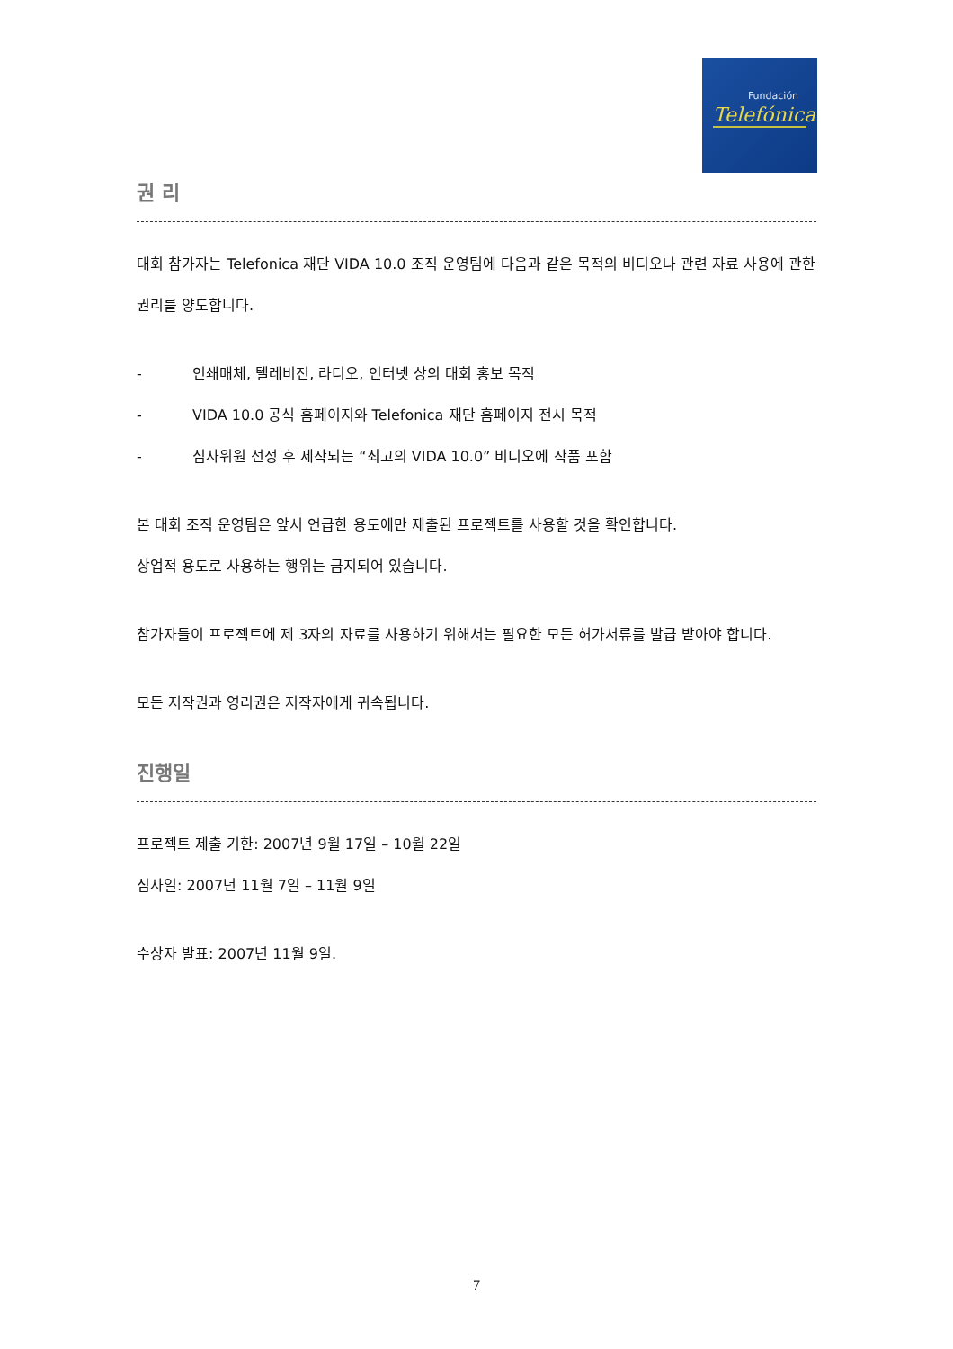Fundación
Telefónica
권 리
대회 참가자는 Telefonica 재단 VIDA 10.0 조직 운영팀에 다음과 같은 목적의 비디오나 관련 자료 사용에 관한 권리를 양도합니다.
- 인쇄매체, 텔레비전, 라디오, 인터넷 상의 대회 홍보 목적
- VIDA 10.0 공식 홈페이지와 Telefonica 재단 홈페이지 전시 목적
- 심사위원 선정 후 제작되는 “최고의 VIDA 10.0” 비디오에 작품 포함
본 대회 조직 운영팀은 앞서 언급한 용도에만 제출된 프로젝트를 사용할 것을 확인합니다.
상업적 용도로 사용하는 행위는 금지되어 있습니다.
참가자들이 프로젝트에 제 3자의 자료를 사용하기 위해서는 필요한 모든 허가서류를 발급 받아야 합니다.
모든 저작권과 영리권은 저작자에게 귀속됩니다.
진행일
프로젝트 제출 기한: 2007년 9월 17일 – 10월 22일
심사일: 2007년 11월 7일 – 11월 9일
수상자 발표: 2007년 11월 9일.
7